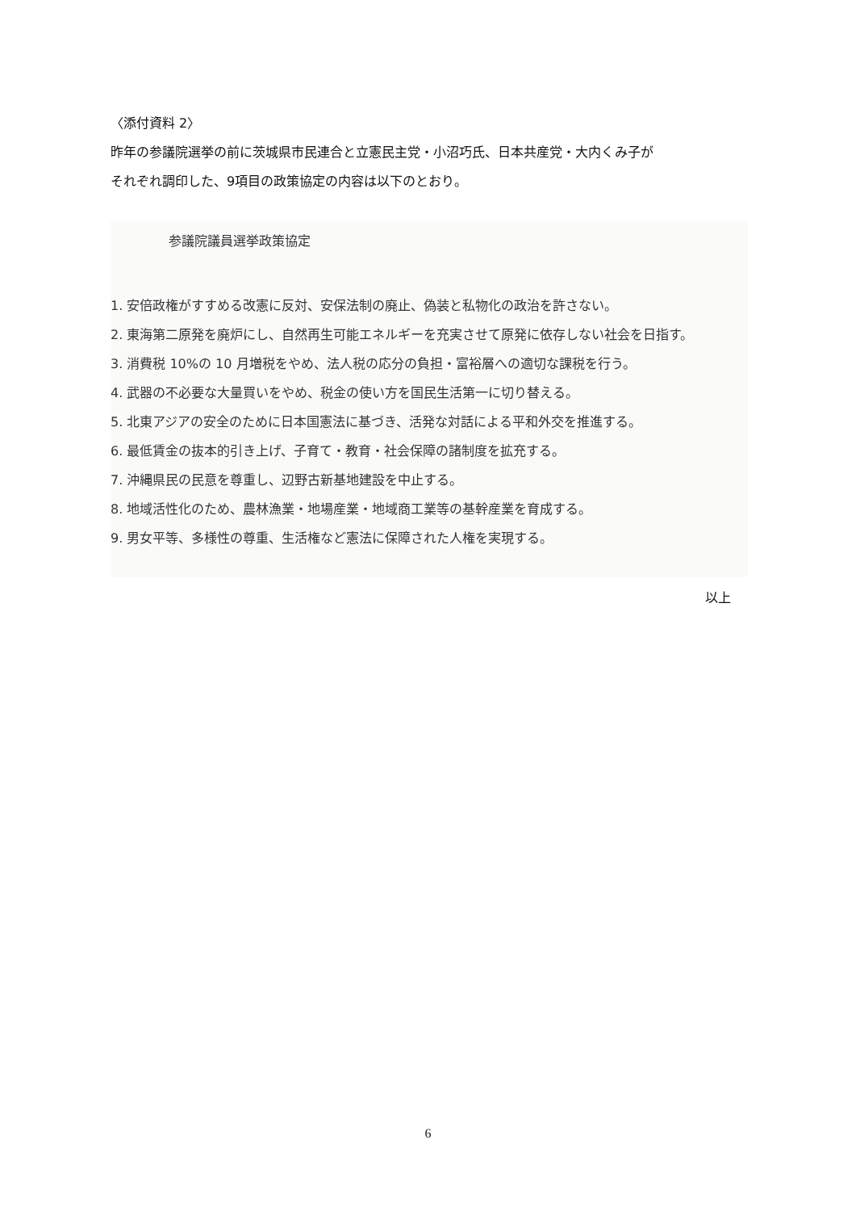〈添付資料 2〉
昨年の参議院選挙の前に茨城県市民連合と立憲民主党・小沼巧氏、日本共産党・大内くみ子が
それぞれ調印した、9項目の政策協定の内容は以下のとおり。
参議院議員選挙政策協定
1. 安倍政権がすすめる改憲に反対、安保法制の廃止、偽装と私物化の政治を許さない。
2. 東海第二原発を廃炉にし、自然再生可能エネルギーを充実させて原発に依存しない社会を日指す。
3. 消費税 10%の 10 月増税をやめ、法人税の応分の負担・富裕層への適切な課税を行う。
4. 武器の不必要な大量買いをやめ、税金の使い方を国民生活第一に切り替える。
5. 北東アジアの安全のために日本国憲法に基づき、活発な対話による平和外交を推進する。
6. 最低賃金の抜本的引き上げ、子育て・教育・社会保障の諸制度を拡充する。
7. 沖縄県民の民意を尊重し、辺野古新基地建設を中止する。
8. 地域活性化のため、農林漁業・地場産業・地域商工業等の基幹産業を育成する。
9. 男女平等、多様性の尊重、生活権など憲法に保障された人権を実現する。
以上
6